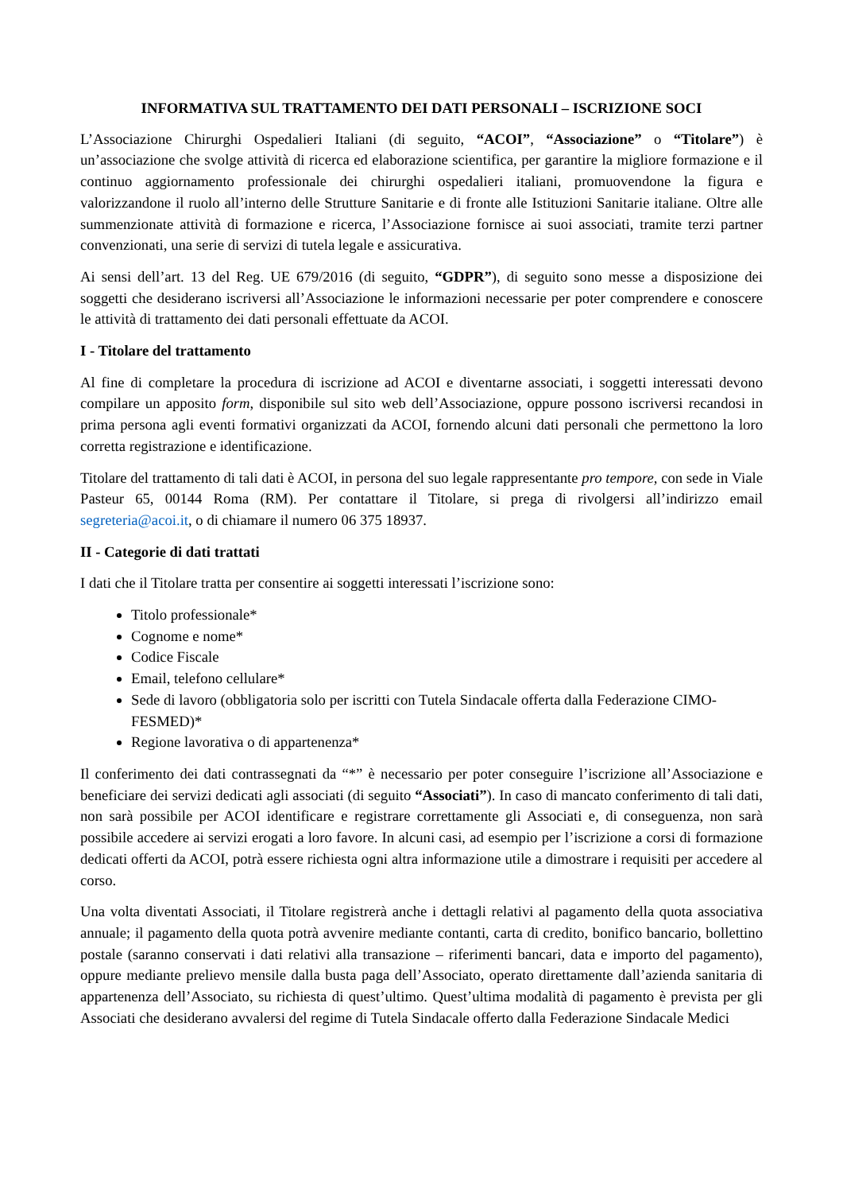INFORMATIVA SUL TRATTAMENTO DEI DATI PERSONALI – ISCRIZIONE SOCI
L’Associazione Chirurghi Ospedalieri Italiani (di seguito, “ACOI”, “Associazione” o “Titolare”) è un’associazione che svolge attività di ricerca ed elaborazione scientifica, per garantire la migliore formazione e il continuo aggiornamento professionale dei chirurghi ospedalieri italiani, promuovendone la figura e valorizzandone il ruolo all’interno delle Strutture Sanitarie e di fronte alle Istituzioni Sanitarie italiane. Oltre alle summenzionate attività di formazione e ricerca, l’Associazione fornisce ai suoi associati, tramite terzi partner convenzionati, una serie di servizi di tutela legale e assicurativa.
Ai sensi dell’art. 13 del Reg. UE 679/2016 (di seguito, “GDPR”), di seguito sono messe a disposizione dei soggetti che desiderano iscriversi all’Associazione le informazioni necessarie per poter comprendere e conoscere le attività di trattamento dei dati personali effettuate da ACOI.
I - Titolare del trattamento
Al fine di completare la procedura di iscrizione ad ACOI e diventarne associati, i soggetti interessati devono compilare un apposito form, disponibile sul sito web dell’Associazione, oppure possono iscriversi recandosi in prima persona agli eventi formativi organizzati da ACOI, fornendo alcuni dati personali che permettono la loro corretta registrazione e identificazione.
Titolare del trattamento di tali dati è ACOI, in persona del suo legale rappresentante pro tempore, con sede in Viale Pasteur 65, 00144 Roma (RM). Per contattare il Titolare, si prega di rivolgersi all’indirizzo email segreteria@acoi.it, o di chiamare il numero 06 375 18937.
II - Categorie di dati trattati
I dati che il Titolare tratta per consentire ai soggetti interessati l’iscrizione sono:
Titolo professionale*
Cognome e nome*
Codice Fiscale
Email, telefono cellulare*
Sede di lavoro (obbligatoria solo per iscritti con Tutela Sindacale offerta dalla Federazione CIMO-FESMED)*
Regione lavorativa o di appartenenza*
Il conferimento dei dati contrassegnati da “*” è necessario per poter conseguire l’iscrizione all’Associazione e beneficiare dei servizi dedicati agli associati (di seguito “Associati”). In caso di mancato conferimento di tali dati, non sarà possibile per ACOI identificare e registrare correttamente gli Associati e, di conseguenza, non sarà possibile accedere ai servizi erogati a loro favore. In alcuni casi, ad esempio per l’iscrizione a corsi di formazione dedicati offerti da ACOI, potrà essere richiesta ogni altra informazione utile a dimostrare i requisiti per accedere al corso.
Una volta diventati Associati, il Titolare registrerà anche i dettagli relativi al pagamento della quota associativa annuale; il pagamento della quota potrà avvenire mediante contanti, carta di credito, bonifico bancario, bollettino postale (saranno conservati i dati relativi alla transazione – riferimenti bancari, data e importo del pagamento), oppure mediante prelievo mensile dalla busta paga dell’Associato, operato direttamente dall’azienda sanitaria di appartenenza dell’Associato, su richiesta di quest’ultimo. Quest’ultima modalità di pagamento è prevista per gli Associati che desiderano avvalersi del regime di Tutela Sindacale offerto dalla Federazione Sindacale Medici